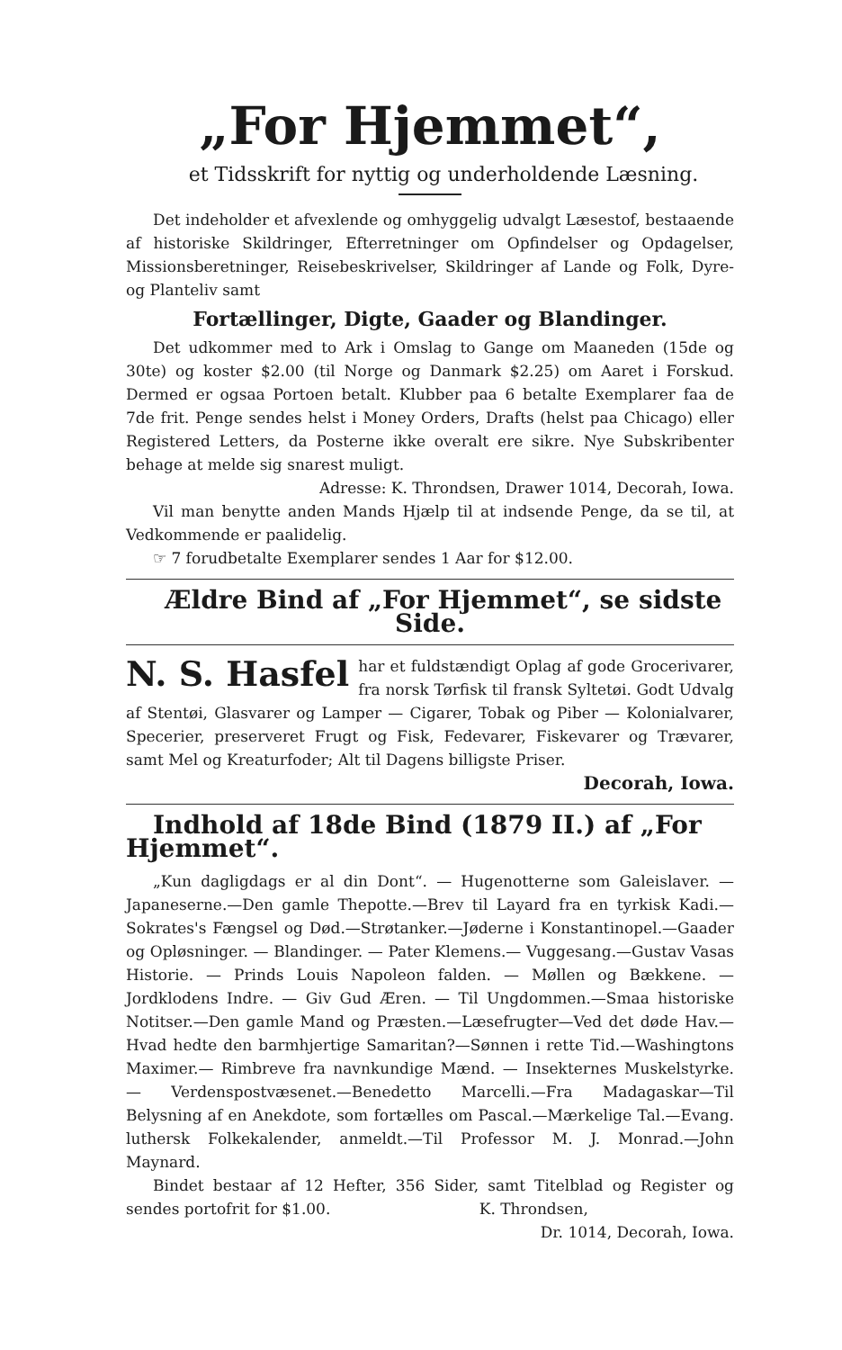„For Hjemmet“,
et Tidsskrift for nyttig og underholdende Læsning.
Det indeholder et afvexlende og omhyggelig udvalgt Læsestof, bestaaende af historiske Skildringer, Efterretninger om Opfindelser og Opdagelser, Missionsberetninger, Reisebeskrivelser, Skildringer af Lande og Folk, Dyre- og Planteliv samt
Fortællinger, Digte, Gaader og Blandinger.
Det udkommer med to Ark i Omslag to Gange om Maaneden (15de og 30te) og koster $2.00 (til Norge og Danmark $2.25) om Aaret i Forskud. Dermed er ogsaa Portoen betalt. Klubber paa 6 betalte Exemplarer faa de 7de frit. Penge sendes helst i Money Orders, Drafts (helst paa Chicago) eller Registered Letters, da Posterne ikke overalt ere sikre. Nye Subskribenter behage at melde sig snarest muligt.
Adresse: K. Throndsen, Drawer 1014, Decorah, Iowa.
Vil man benytte anden Mands Hjælp til at indsende Penge, da se til, at Vedkommende er paalidelig.
☞ 7 forudbetalte Exemplarer sendes 1 Aar for $12.00.
Ældre Bind af „For Hjemmet“, se sidste Side.
N. S. Hasfel har et fuldstændigt Oplag af gode Grocerivarer, fra norsk Tørfisk til fransk Syltetøi. Godt Udvalg af Stentøi, Glasvarer og Lamper — Cigarer, Tobak og Piber — Kolonialvarer, Specerier, preserveret Frugt og Fisk, Fedevarer, Fiskevarer og Trævarer, samt Mel og Kreaturfoder; Alt til Dagens billigste Priser.
Decorah, Iowa.
Indhold af 18de Bind (1879 II.) af „For Hjemmet“.
„Kun dagligdags er al din Dont“. — Hugenotterne som Galeislaver. — Japaneserne.—Den gamle Thepotte.—Brev til Layard fra en tyrkisk Kadi.—Sokrates's Fængsel og Død.—Strøtanker.—Jøderne i Konstantinopel.—Gaader og Opløsninger. — Blandinger. — Pater Klemens.— Vuggesang.—Gustav Vasas Historie. — Prinds Louis Napoleon falden. — Møllen og Bækkene. — Jordklodens Indre. — Giv Gud Æren. — Til Ungdommen.—Smaa historiske Notitser.—Den gamle Mand og Præsten.—Læsefrugter—Ved det døde Hav.—Hvad hedte den barmhjertige Samaritan?—Sønnen i rette Tid.—Washingtons Maximer.— Rimbreve fra navnkundige Mænd. — Insekternes Muskelstyrke. — Verdenspostvæsenet.—Benedetto Marcelli.—Fra Madagaskar—Til Belysning af en Anekdote, som fortælles om Pascal.—Mærkelige Tal.—Evang. luthersk Folkekalender, anmeldt.—Til Professor M. J. Monrad.—John Maynard.
Bindet bestaar af 12 Hefter, 356 Sider, samt Titelblad og Register og sendes portofrit for $1.00. K. Throndsen,
Dr. 1014, Decorah, Iowa.